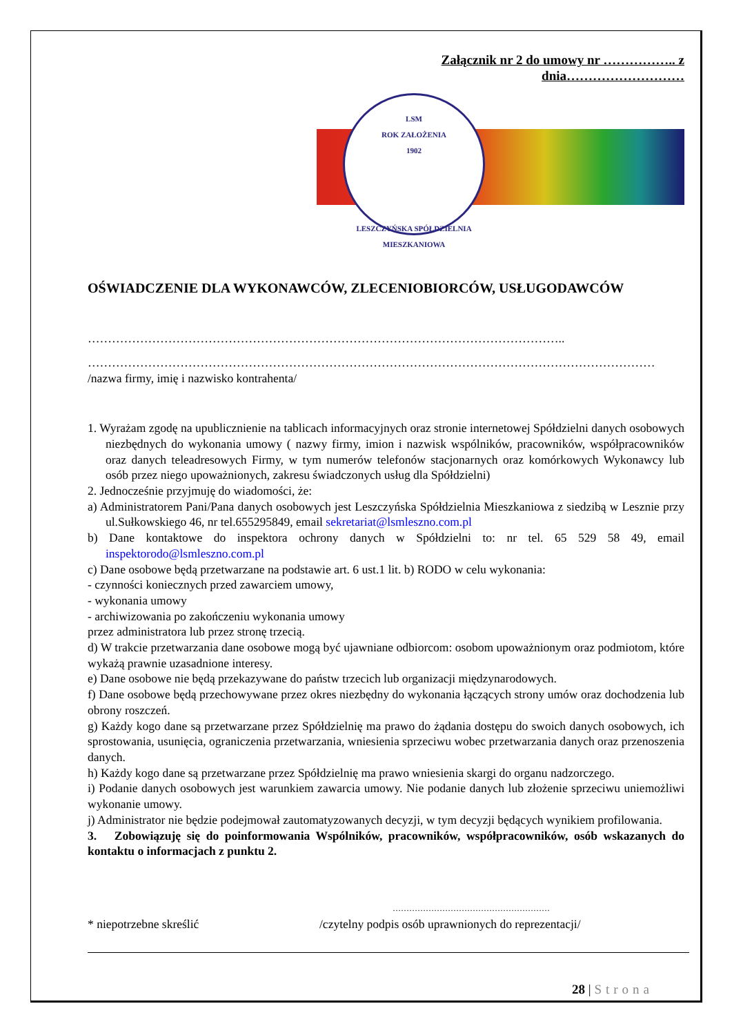Załącznik nr 2 do umowy nr …………….. z dnia………………………
LSM
ROK ZAŁOŻENIA
1902
LESZCZYŃSKA SPÓŁDZIELNIA MIESZKANIOWA
OŚWIADCZENIE DLA WYKONAWCÓW, ZLECENIOBIORCÓW, USŁUGODAWCÓW
………………………………………………………………………………………………………..
……………………………………………………………………………………………………………………………
/nazwa firmy, imię i nazwisko kontrahenta/
1. Wyrażam zgodę na upublicznienie na tablicach informacyjnych oraz stronie internetowej Spółdzielni danych osobowych niezbędnych do wykonania umowy ( nazwy firmy, imion i nazwisk wspólników, pracowników, współpracowników oraz danych teleadresowych Firmy, w tym numerów telefonów stacjonarnych oraz komórkowych Wykonawcy lub osób przez niego upoważnionych, zakresu świadczonych usług dla Spółdzielni)
2. Jednocześnie przyjmuję do wiadomości, że:
a) Administratorem Pani/Pana danych osobowych jest Leszczyńska Spółdzielnia Mieszkaniowa z siedzibą w Lesznie przy ul.Sułkowskiego 46, nr tel.655295849, email sekretariat@lsmleszno.com.pl
b) Dane kontaktowe do inspektora ochrony danych w Spółdzielni to: nr tel. 65 529 58 49, email inspektorodo@lsmleszno.com.pl
c) Dane osobowe będą przetwarzane na podstawie art. 6 ust.1 lit. b) RODO w celu wykonania:
- czynności koniecznych przed zawarciem umowy,
- wykonania umowy
- archiwizowania po zakończeniu wykonania umowy
przez administratora lub przez stronę trzecią.
d) W trakcie przetwarzania dane osobowe mogą być ujawniane odbiorcom: osobom upoważnionym oraz podmiotom, które wykażą prawnie uzasadnione interesy.
e) Dane osobowe nie będą przekazywane do państw trzecich lub organizacji międzynarodowych.
f) Dane osobowe będą przechowywane przez okres niezbędny do wykonania łączących strony umów oraz dochodzenia lub obrony roszczeń.
g) Każdy kogo dane są przetwarzane przez Spółdzielnię ma prawo do żądania dostępu do swoich danych osobowych, ich sprostowania, usunięcia, ograniczenia przetwarzania, wniesienia sprzeciwu wobec przetwarzania danych oraz przenoszenia danych.
h) Każdy kogo dane są przetwarzane przez Spółdzielnię ma prawo wniesienia skargi do organu nadzorczego.
i) Podanie danych osobowych jest warunkiem zawarcia umowy. Nie podanie danych lub złożenie sprzeciwu uniemożliwi wykonanie umowy.
j) Administrator nie będzie podejmował zautomatyzowanych decyzji, w tym decyzji będących wynikiem profilowania.
3. Zobowiązuję się do poinformowania Wspólników, pracowników, współpracowników, osób wskazanych do kontaktu o informacjach z punktu 2.
…………………………………………………
* niepotrzebne skreślić /czytelny podpis osób uprawnionych do reprezentacji/
28 | Strona